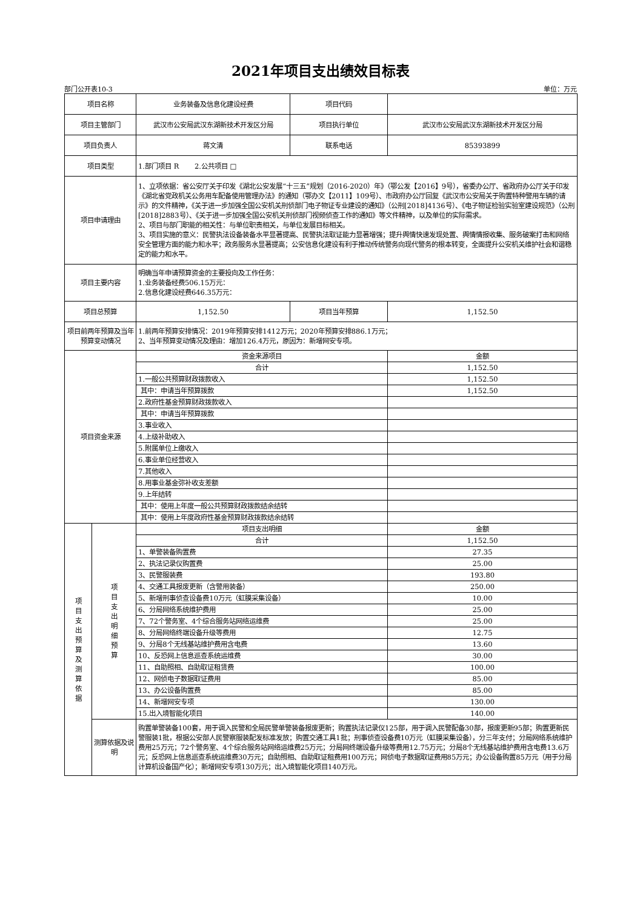2021年项目支出绩效目标表
部门公开表10-3 单位：万元
| 项目名称 | | 业务装备及信息化建设经费 | 项目代码 | |
| 项目主管部门 | | 武汉市公安局武汉东湖新技术开发区分局 | 项目执行单位 | 武汉市公安局武汉东湖新技术开发区分局 |
| 项目负责人 | | 蒋文清 | 联系电话 | 85393899 |
| 项目类型 | | 1.部门项目 R 2.公共项目 □ | | |
| 项目申请理由 | | 1、立项依据：省公安厅关于印发《湖北公安发展“十三五”规划（2016-2020）年》（鄂公发【2016】9号），省委办公厅、省政府办公厅关于印发《湖北省党政机关公务用车配备使用管理办法》的通知（鄂办文【2011】109号）、市政府办公厅回复《武汉市公安局关于购置特种警用车辆的请示》的文件精神，《关于进一步加强全国公安机关刑侦部门电子物证专业建设的通知》（公刑[2018]4136号）、《电子物证检验实验室建设规范》（公刑[2018]2883号）、《关于进一步加强全国公安机关刑侦部门视频侦查工作的通知》等文件精神，以及单位的实际需求。 2、项目与部门职能的相关性：与单位职责相关，与单位发展目标相关。 3、项目实施的意义：民警执法设备装备水平显著提高、民警执法取证能力显著增强；提升舆情快速发现处置、舆情情报收集、服务破案打击和网络安全管理方面的能力和水平；政务服务水显著提高；公安信息化建设有利于推动传统警务向现代警务的根本转变，全面提升公安机关维护社会和谐稳定的能力和水平。 | | |
| 项目主要内容 | | 明确当年申请预算资金的主要投向及工作任务： 1.业务装备经费506.15万元： 2.信息化建设经费646.35万元： | | |
| 项目总预算 | | 1,152.50 | 项目当年预算 | 1,152.50 |
| 项目前两年预算及当年预算变动情况 | | 1.前两年预算安排情况：2019年预算安排1412万元；2020年预算安排886.1万元； 2、当年预算变动情况及理由：增加126.4万元，原因为：新增网安专项。 | | |
| 项目资金来源 | | 资金来源项目 | | 金额 |
| | | 合计 | | 1,152.50 |
| | | 1.一般公共预算财政拨款收入 | | 1,152.50 |
| | | 其中：申请当年预算拨款 | | 1,152.50 |
| | | 2.政府性基金预算财政拨款收入 | | |
| | | 其中：申请当年预算拨款 | | |
| | | 3.事业收入 | | |
| | | 4.上级补助收入 | | |
| | | 5.附属单位上缴收入 | | |
| | | 6.事业单位经营收入 | | |
| | | 7.其他收入 | | |
| | | 8.用事业基金弥补收支差额 | | |
| | | 9.上年结转 | | |
| | | 其中：使用上年度一般公共预算财政拨款结余结转 | | |
| | | 其中：使用上年度政府性基金预算财政拨款结余结转 | | |
| 项 目 支 出 预 算 及 测 算 依 据 | 项 目 支 出 明 细 预 算 | 项目支出明细 | | 金额 |
| | | 合计 | | 1,152.50 |
| | | 1、单警装备购置费 | | 27.35 |
| | | 2、执法记录仪购置费 | | 25.00 |
| | | 3、民警服装费 | | 193.80 |
| | | 4、交通工具报废更新（含警用装备） | | 250.00 |
| | | 5、新增刑事侦查设备费10万元（虹膜采集设备） | | 10.00 |
| | | 6、分局网络系统维护费用 | | 25.00 |
| | | 7、72个警务室、4个综合服务站网络运维费 | | 25.00 |
| | | 8、分局网络终端设备升级等费用 | | 12.75 |
| | | 9、分局8个无线基站维护费用含电费 | | 13.60 |
| | | 10、反恐网上信息巡查系统运维费 | | 30.00 |
| | | 11、自助照相、自助取证租赁费 | | 100.00 |
| | | 12、网侦电子数据取证费用 | | 85.00 |
| | | 13、办公设备购置费 | | 85.00 |
| | | 14、新增网安专项 | | 130.00 |
| | | 15.出入境智能化项目 | | 140.00 |
| | 测算依据及说明 | 购置单警装备100套，用于调入民警和全局民警单警装备报废更新；购置执法记录仪125部，用于调入民警配备30部，报废更新95部；购置更新民警服装1批，根据公安部人民警察服装配发标准发放；购置交通工具1批；刑事侦查设备费10万元（虹膜采集设备），分三年支付；分局网络系统维护费用25万元；72个警务室、4个综合服务站网络运维费25万元；分局网终端设备升级等费用12.75万元；分局8个无线基站维护费用含电费13.6万元；反恐网上信息巡查系统运维费30万元；自助照相、自助取证租费用100万元；网侦电子数据取证费用85万元；办公设备购置85万元（用于分局计算机设备国产化）；新增网安专项130万元；出入境智能化项目140万元。 | | |